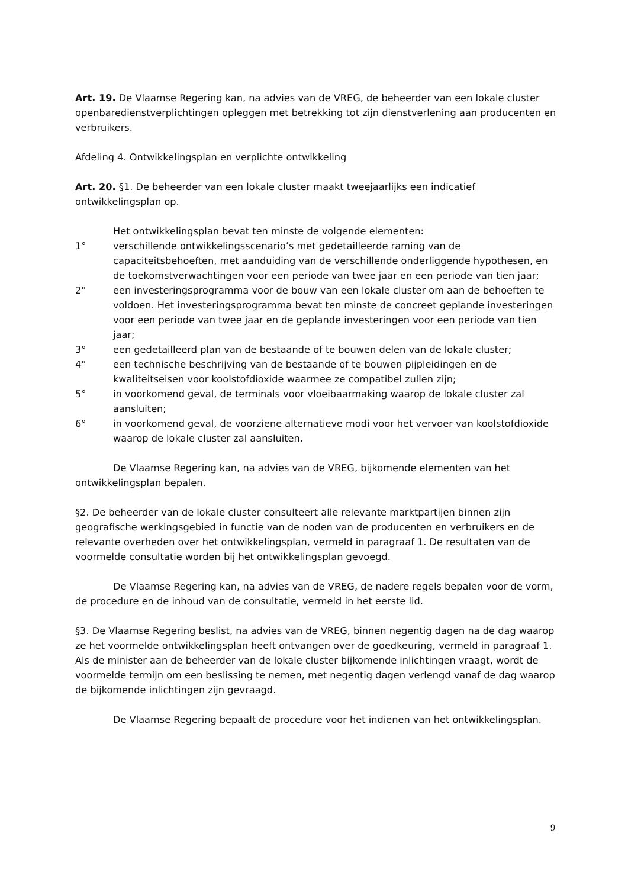Art. 19. De Vlaamse Regering kan, na advies van de VREG, de beheerder van een lokale cluster openbaredienstverplichtingen opleggen met betrekking tot zijn dienstverlening aan producenten en verbruikers.
Afdeling 4. Ontwikkelingsplan en verplichte ontwikkeling
Art. 20. §1. De beheerder van een lokale cluster maakt tweejaarlijks een indicatief ontwikkelingsplan op.
Het ontwikkelingsplan bevat ten minste de volgende elementen:
1° verschillende ontwikkelingsscenario’s met gedetailleerde raming van de capaciteitsbehoeften, met aanduiding van de verschillende onderliggende hypothesen, en de toekomstverwachtingen voor een periode van twee jaar en een periode van tien jaar;
2° een investeringsprogramma voor de bouw van een lokale cluster om aan de behoeften te voldoen. Het investeringsprogramma bevat ten minste de concreet geplande investeringen voor een periode van twee jaar en de geplande investeringen voor een periode van tien jaar;
3° een gedetailleerd plan van de bestaande of te bouwen delen van de lokale cluster;
4° een technische beschrijving van de bestaande of te bouwen pijpleidingen en de kwaliteitseisen voor koolstofdioxide waarmee ze compatibel zullen zijn;
5° in voorkomend geval, de terminals voor vloeibaarmaking waarop de lokale cluster zal aansluiten;
6° in voorkomend geval, de voorziene alternatieve modi voor het vervoer van koolstofdioxide waarop de lokale cluster zal aansluiten.
De Vlaamse Regering kan, na advies van de VREG, bijkomende elementen van het ontwikkelingsplan bepalen.
§2. De beheerder van de lokale cluster consulteert alle relevante marktpartijen binnen zijn geografische werkingsgebied in functie van de noden van de producenten en verbruikers en de relevante overheden over het ontwikkelingsplan, vermeld in paragraaf 1. De resultaten van de voormelde consultatie worden bij het ontwikkelingsplan gevoegd.
De Vlaamse Regering kan, na advies van de VREG, de nadere regels bepalen voor de vorm, de procedure en de inhoud van de consultatie, vermeld in het eerste lid.
§3. De Vlaamse Regering beslist, na advies van de VREG, binnen negentig dagen na de dag waarop ze het voormelde ontwikkelingsplan heeft ontvangen over de goedkeuring, vermeld in paragraaf 1. Als de minister aan de beheerder van de lokale cluster bijkomende inlichtingen vraagt, wordt de voormelde termijn om een beslissing te nemen, met negentig dagen verlengd vanaf de dag waarop de bijkomende inlichtingen zijn gevraagd.
De Vlaamse Regering bepaalt de procedure voor het indienen van het ontwikkelingsplan.
9